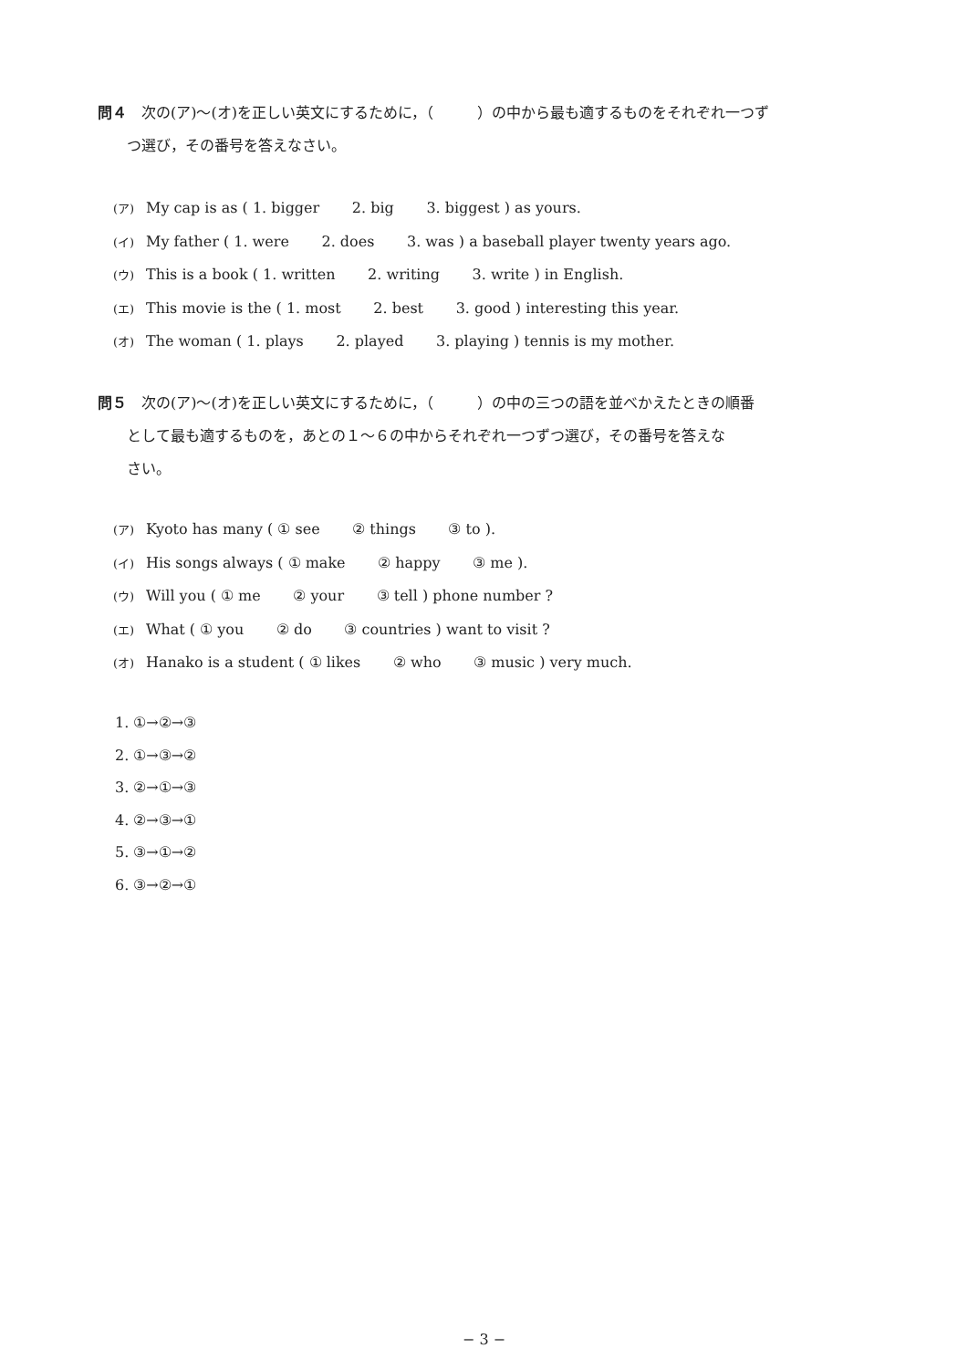問４　次の(ア)〜(オ)を正しい英文にするために，（　　　）の中から最も適するものをそれぞれ一つず
つ選び，その番号を答えなさい。
(ア) My cap is as ( 1. bigger 2. big 3. biggest ) as yours.
(イ) My father ( 1. were 2. does 3. was ) a baseball player twenty years ago.
(ウ) This is a book ( 1. written 2. writing 3. write ) in English.
(エ) This movie is the ( 1. most 2. best 3. good ) interesting this year.
(オ) The woman ( 1. plays 2. played 3. playing ) tennis is my mother.
問５　次の(ア)〜(オ)を正しい英文にするために，（　　　）の中の三つの語を並べかえたときの順番
として最も適するものを，あとの１〜６の中からそれぞれ一つずつ選び，その番号を答えな
さい。
(ア) Kyoto has many ( ① see ② things ③ to ).
(イ) His songs always ( ① make ② happy ③ me ).
(ウ) Will you ( ① me ② your ③ tell ) phone number ?
(エ) What ( ① you ② do ③ countries ) want to visit ?
(オ) Hanako is a student ( ① likes ② who ③ music ) very much.
1. ①→②→③
2. ①→③→②
3. ②→①→③
4. ②→③→①
5. ③→①→②
6. ③→②→①
− 3 −